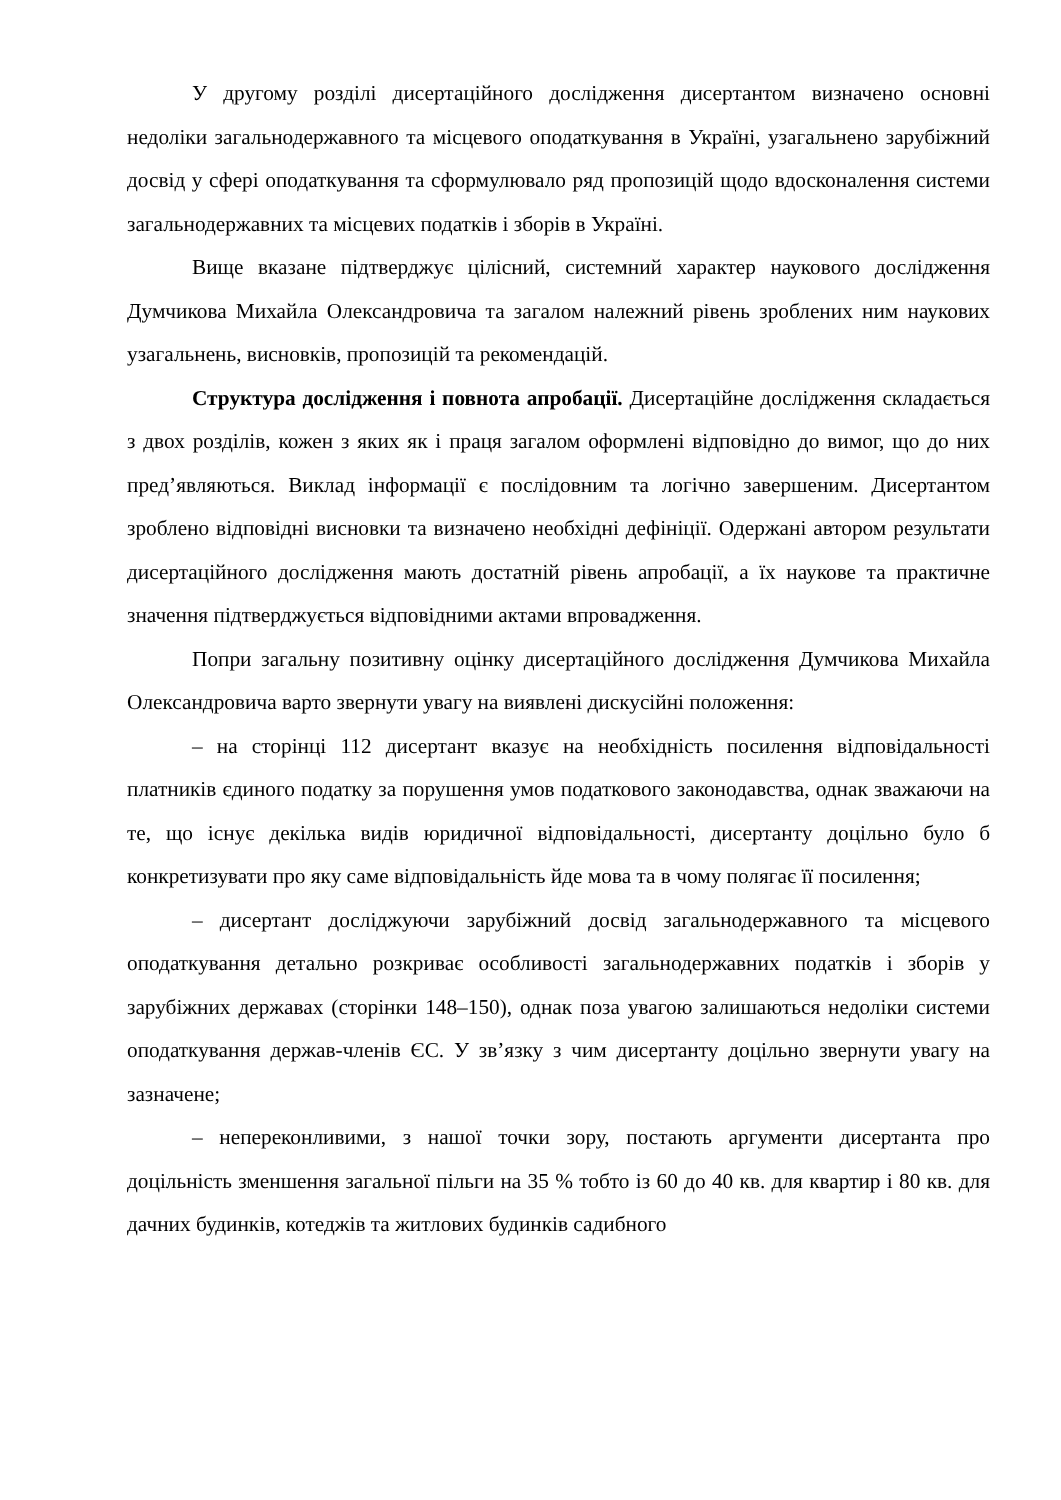У другому розділі дисертаційного дослідження дисертантом визначено основні недоліки загальнодержавного та місцевого оподаткування в Україні, узагальнено зарубіжний досвід у сфері оподаткування та сформулювало ряд пропозицій щодо вдосконалення системи загальнодержавних та місцевих податків і зборів в Україні.
Вище вказане підтверджує цілісний, системний характер наукового дослідження Думчикова Михайла Олександровича та загалом належний рівень зроблених ним наукових узагальнень, висновків, пропозицій та рекомендацій.
Структура дослідження і повнота апробації. Дисертаційне дослідження складається з двох розділів, кожен з яких як і праця загалом оформлені відповідно до вимог, що до них пред’являються. Виклад інформації є послідовним та логічно завершеним. Дисертантом зроблено відповідні висновки та визначено необхідні дефініції. Одержані автором результати дисертаційного дослідження мають достатній рівень апробації, а їх наукове та практичне значення підтверджується відповідними актами впровадження.
Попри загальну позитивну оцінку дисертаційного дослідження Думчикова Михайла Олександровича варто звернути увагу на виявлені дискусійні положення:
– на сторінці 112 дисертант вказує на необхідність посилення відповідальності платників єдиного податку за порушення умов податкового законодавства, однак зважаючи на те, що існує декілька видів юридичної відповідальності, дисертанту доцільно було б конкретизувати про яку саме відповідальність йде мова та в чому полягає її посилення;
– дисертант досліджуючи зарубіжний досвід загальнодержавного та місцевого оподаткування детально розкриває особливості загальнодержавних податків і зборів у зарубіжних державах (сторінки 148–150), однак поза увагою залишаються недоліки системи оподаткування держав-членів ЄС. У зв’язку з чим дисертанту доцільно звернути увагу на зазначене;
– непереконливими, з нашої точки зору, постають аргументи дисертанта про доцільність зменшення загальної пільги на 35 % тобто із 60 до 40 кв. для квартир і 80 кв. для дачних будинків, котеджів та житлових будинків садибного